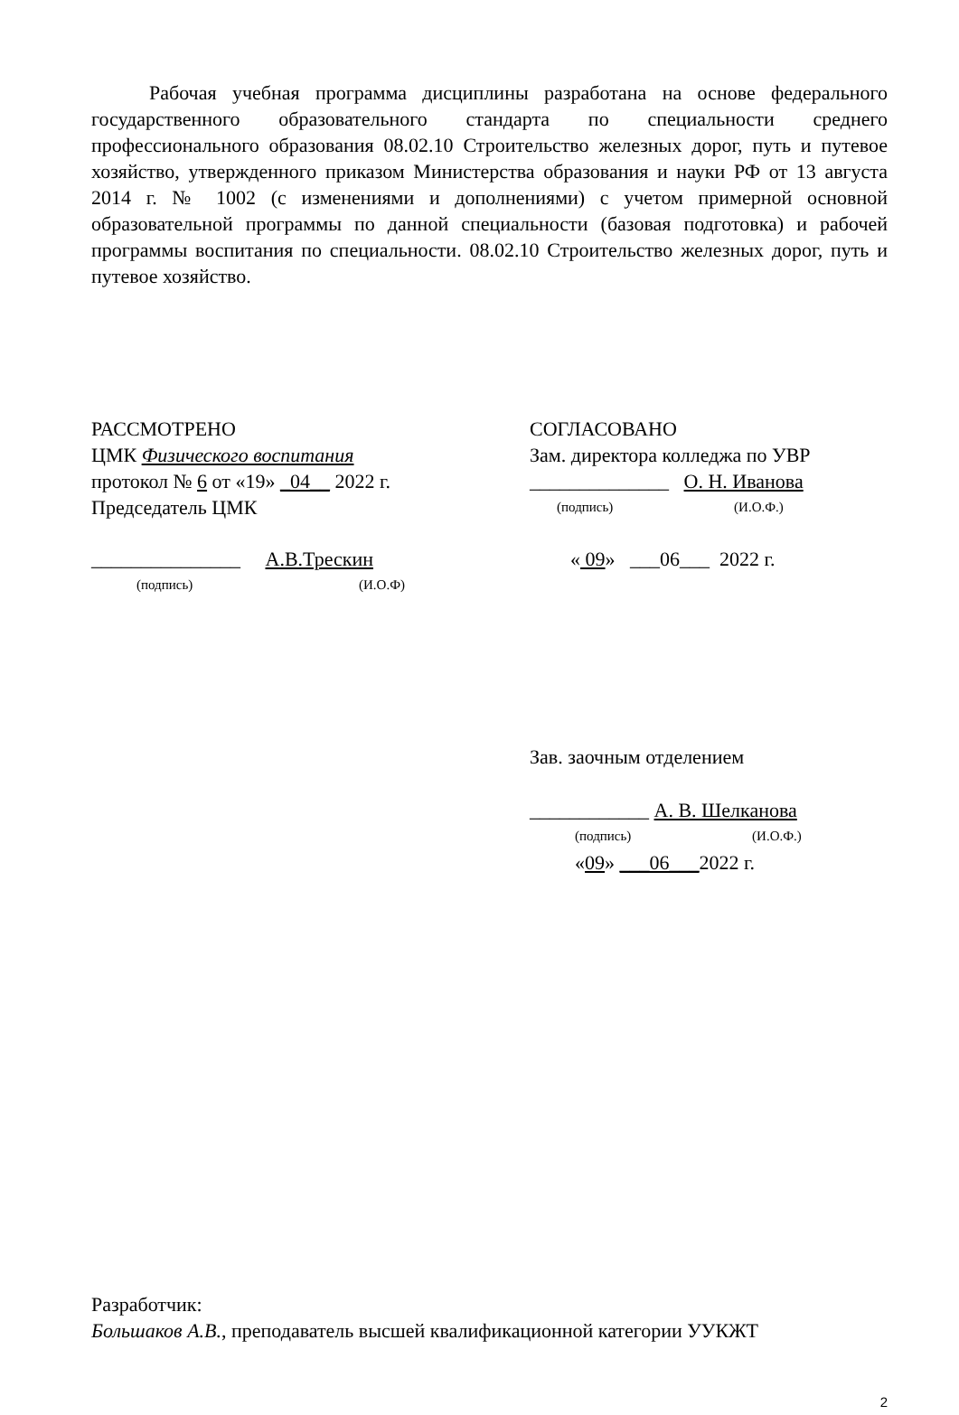Рабочая учебная программа дисциплины разработана на основе федерального государственного образовательного стандарта по специальности среднего профессионального образования 08.02.10 Строительство железных дорог, путь и путевое хозяйство, утвержденного приказом Министерства образования и науки РФ от 13 августа 2014 г. № 1002 (с изменениями и дополнениями) с учетом примерной основной образовательной программы по данной специальности (базовая подготовка) и рабочей программы воспитания по специальности. 08.02.10 Строительство железных дорог, путь и путевое хозяйство.
РАССМОТРЕНО
ЦМК Физического воспитания
протокол № 6 от «19» _04__ 2022 г.
Председатель ЦМК
_______________ А.В.Трескин
(подпись) (И.О.Ф)
СОГЛАСОВАНО
Зам. директора колледжа по УВР
______________ О. Н. Иванова
(подпись) (И.О.Ф.)
« 09» ___06___ 2022 г.
Зав. заочным отделением
____________ А. В. Шелканова
(подпись) (И.О.Ф.)
«09» ___06___2022 г.
Разработчик:
Большаков А.В., преподаватель высшей квалификационной категории УУКЖТ
2